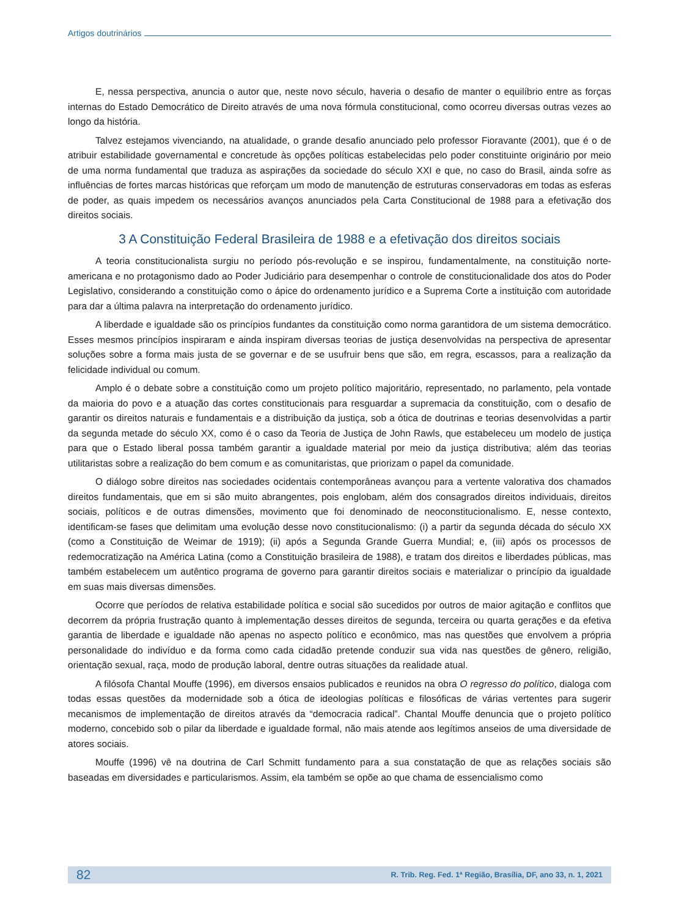Artigos doutrinários
E, nessa perspectiva, anuncia o autor que, neste novo século, haveria o desafio de manter o equilíbrio entre as forças internas do Estado Democrático de Direito através de uma nova fórmula constitucional, como ocorreu diversas outras vezes ao longo da história.
Talvez estejamos vivenciando, na atualidade, o grande desafio anunciado pelo professor Fioravante (2001), que é o de atribuir estabilidade governamental e concretude às opções políticas estabelecidas pelo poder constituinte originário por meio de uma norma fundamental que traduza as aspirações da sociedade do século XXI e que, no caso do Brasil, ainda sofre as influências de fortes marcas históricas que reforçam um modo de manutenção de estruturas conservadoras em todas as esferas de poder, as quais impedem os necessários avanços anunciados pela Carta Constitucional de 1988 para a efetivação dos direitos sociais.
3 A Constituição Federal Brasileira de 1988 e a efetivação dos direitos sociais
A teoria constitucionalista surgiu no período pós-revolução e se inspirou, fundamentalmente, na constituição norte-americana e no protagonismo dado ao Poder Judiciário para desempenhar o controle de constitucionalidade dos atos do Poder Legislativo, considerando a constituição como o ápice do ordenamento jurídico e a Suprema Corte a instituição com autoridade para dar a última palavra na interpretação do ordenamento jurídico.
A liberdade e igualdade são os princípios fundantes da constituição como norma garantidora de um sistema democrático. Esses mesmos princípios inspiraram e ainda inspiram diversas teorias de justiça desenvolvidas na perspectiva de apresentar soluções sobre a forma mais justa de se governar e de se usufruir bens que são, em regra, escassos, para a realização da felicidade individual ou comum.
Amplo é o debate sobre a constituição como um projeto político majoritário, representado, no parlamento, pela vontade da maioria do povo e a atuação das cortes constitucionais para resguardar a supremacia da constituição, com o desafio de garantir os direitos naturais e fundamentais e a distribuição da justiça, sob a ótica de doutrinas e teorias desenvolvidas a partir da segunda metade do século XX, como é o caso da Teoria de Justiça de John Rawls, que estabeleceu um modelo de justiça para que o Estado liberal possa também garantir a igualdade material por meio da justiça distributiva; além das teorias utilitaristas sobre a realização do bem comum e as comunitaristas, que priorizam o papel da comunidade.
O diálogo sobre direitos nas sociedades ocidentais contemporâneas avançou para a vertente valorativa dos chamados direitos fundamentais, que em si são muito abrangentes, pois englobam, além dos consagrados direitos individuais, direitos sociais, políticos e de outras dimensões, movimento que foi denominado de neoconstitucionalismo. E, nesse contexto, identificam-se fases que delimitam uma evolução desse novo constitucionalismo: (i) a partir da segunda década do século XX (como a Constituição de Weimar de 1919); (ii) após a Segunda Grande Guerra Mundial; e, (iii) após os processos de redemocratização na América Latina (como a Constituição brasileira de 1988), e tratam dos direitos e liberdades públicas, mas também estabelecem um autêntico programa de governo para garantir direitos sociais e materializar o princípio da igualdade em suas mais diversas dimensões.
Ocorre que períodos de relativa estabilidade política e social são sucedidos por outros de maior agitação e conflitos que decorrem da própria frustração quanto à implementação desses direitos de segunda, terceira ou quarta gerações e da efetiva garantia de liberdade e igualdade não apenas no aspecto político e econômico, mas nas questões que envolvem a própria personalidade do indivíduo e da forma como cada cidadão pretende conduzir sua vida nas questões de gênero, religião, orientação sexual, raça, modo de produção laboral, dentre outras situações da realidade atual.
A filósofa Chantal Mouffe (1996), em diversos ensaios publicados e reunidos na obra O regresso do político, dialoga com todas essas questões da modernidade sob a ótica de ideologias políticas e filosóficas de várias vertentes para sugerir mecanismos de implementação de direitos através da “democracia radical”. Chantal Mouffe denuncia que o projeto político moderno, concebido sob o pilar da liberdade e igualdade formal, não mais atende aos legítimos anseios de uma diversidade de atores sociais.
Mouffe (1996) vê na doutrina de Carl Schmitt fundamento para a sua constatação de que as relações sociais são baseadas em diversidades e particularismos. Assim, ela também se opõe ao que chama de essencialismo como
82 R. Trib. Reg. Fed. 1ª Região, Brasília, DF, ano 33, n. 1, 2021